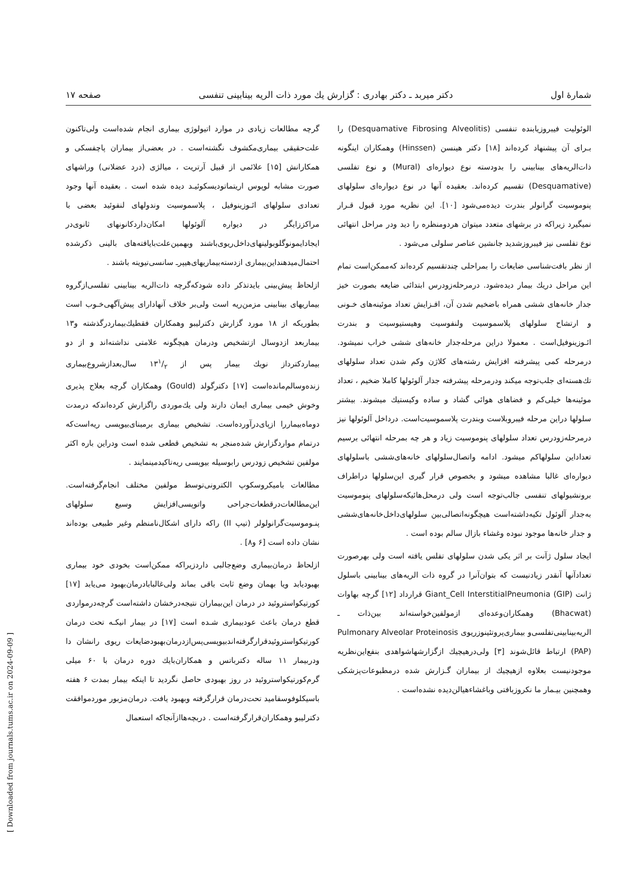شمارهٔ اول دکتر میربد ـ دکتر بهادری : گزارش یك مورد ذات الریه بینابینی تنفسی صفحه ۱۷
الوئولیت فیبروزیابنده تنفسی (Desquamative Fibrosing Alveolitis) را بـرای آن پیشنهاد کرده‌اند [۱۸] دکتر هینسن (Hinssen) وهمکاران اینگونه ذات‌الریه‌های بینابینی را بدودسته نوع دیواره‌ای (Mural) و نوع تفلسی (Desquamative) تقسیم کرده‌اند. بعقیده آنها در نوع دیواره‌ای سلولهای پنوموسیت گرانولر بندرت دیده‌می‌شود [۱۰]. این نظریه مورد قبول قـرار نمیگیرد زیراکه در برشهای متعدد میتوان هردومنظره را دید ودر مراحل انتهائی نوع تفلسی نیز فیبروزشدید جانشین عناصر سلولی می‌شود .
از نظر بافت‌شناسی ضایعات را بمراحلی چندتقسیم کرده‌اند که‌ممکن‌است تمام این مراحل دریك بیمار دیده‌شود. درمرحله‌زودرس ابتدائی ضایعه بصورت خیز جدار خانه‌های ششی همراه باضخیم شدن آن، افـزایش تعداد موئینه‌های خـونی و ارتشاح سلولهای پلاسموسیت ولنفوسیت وهیستیوسیت و بندرت ائـوزینوفیل‌است . معمولا دراین مرحله‌جدار خانه‌های ششی خراب نمیشود. درمرحله کمی پیشرفته افزایش رشته‌های کلاژن وکم شدن تعداد سلولهای تك‌هسته‌ای جلب‌توجه میکند ودرمرحله پیشرفته جدار آلوئولها کاملا ضخیم ، تعداد موئینه‌ها خیلی‌کم و فضاهای هوائی گشاد و ساده وکیستیك میشوند. بیشتر سلولها دراین مرحله فیبروبلاست وبندرت پلاسموسیت‌است. درداخل آلوئولها نیز درمرحله‌زودرس تعداد سلولهای پنوموسیت زیاد و هر چه بمرحله انتهائی برسیم تعداداین سلولهاکم میشود. ادامه واتصال‌سلولهای خانه‌های‌ششی باسلولهای دیواره‌ای غالبا مشاهده میشود و بخصوص قرار گیری این‌سلولها دراطراف برونشیولهای تنفسی جالب‌توجه است ولی درمحل‌هائیکه‌سلولهای پنوموسیت به‌جدار آلوئول تکیه‌داشته‌است هیچگونه‌اتصالی‌بین سلولهای‌داخل‌خانه‌های‌ششی و جدار خانه‌ها موجود نبوده وغشاء بازال سالم بوده است .
ایجاد سلول ژآنت بر اثر یکی شدن سلولهای تفلس یافته است ولی بهرصورت تعدادآنها آنقدر زیادنیست که بتوان‌آنرا در گروه ذات الریه‌های بینابینی باسلول ژانت Giant_Cell InterstitialPneumonia (GIP) قرارداد [۱۲] گرچه بهاوات (Bhacwat) وهمکاران‌وعده‌ای ازمولفین‌خواسته‌اند بین‌ذات ـ الریه‌بینابینی‌تفلسی‌و بیماری‌پروتئینوزریوی Pulmonary Alveolar Proteinosis (PAP) ارتباط قائل‌شوند [۳] ولی‌درهیچیك ازگزارشهاشواهدی بنفع‌این‌نظریه موجودنیست بعلاوه ازهیچیك از بیماران گـزارش شده درمطبوعات‌پزشکی وهمچنین بیـمار ما نکروزبافتی وباغشاءهیالن‌دیده نشده‌است .
گرچه مطالعات زیادی در موارد اتیولوژی بیماری انجام شده‌است ولی‌تاکنون علت‌حقیقی بیماری‌مکشوف نگشته‌است . در بعضی‌از بیماران پاچفسکی و همکارانش [۱۵] علائمی از قبیل آرتریت ، میالژی (درد عضلانی) وراشهای صورت مشابه لوپوس اریتماتودیسکوئیـد دیده شده است . بعقیده آنها وجود تعدادی سلولهای ائـوزینوفیل ، پلاسموسیت وندولهای لنفوئید بعضی با مراکززایگر در دیواره آلوئولها امکان‌داردکانونهای ثانوی‌در ایجادایمونوگلوبولینهای‌داخل‌ریوی‌باشند وبهمین‌علت‌بایافته‌های بالینی ذکرشده احتمال‌میدهنداین‌بیماری ازدسته‌بیماریهای‌هیپرـ سانسی‌تیویته باشند .
ازلحاظ پیش‌بینی بایدتذکر داده شودکه‌گرچه ذات‌الریه بینابینی تفلسی‌ازگروه بیماریهای بینابینی مزمن‌ریه است ولی‌بر خلاف آنهادارای پیش‌آگهی‌خـوب است بطوریکه از ۱۸ مورد گزارش دکترلیبو وهمکاران فقطیك‌بیماردرگذشته و۱۳ بیماربعد ازدوسال ازتشخیص ودرمان هیچگونه علامتی نداشته‌اند و از دو بیماردکترداز نویك بیمار پس از ۱۳۱/۲ سال‌بعدازشروع‌بیماری زنده‌وسالم‌مانده‌است [۱۷] دکترگولد (Gould) وهمکاران گرچه بعلاج پذیری وخوش خیمی بیماری ایمان دارند ولی یك‌موردی راگزارش کرده‌اندکه درمدت دوماه‌بیماررا ازپای‌درآورده‌است. تشخیص بیماری برمبنای‌بیوپسی ریه‌است‌که درتمام مواردگزارش شده‌منجر به تشخیص قطعی شده است ودراین باره اکثر مولفین تشخیص زودرس رابوسیله بیوپسی ریه‌تاکیدمینمایند .
مطالعات بامیکروسکوپ الکترونی‌توسط مولفین مختلف انجام‌گرفته‌است. این‌مطالعات‌درقطعات‌جراحی واتوپسی‌افزایش وسیع سلولهای پنـوموسیت‌گرانولولر (تیپ II) راکه دارای اشکال‌نامنظم وغیر طبیعی بوده‌اند نشان داده است [۶ و۸] .
ازلحاظ درمان‌بیماری وضع‌جالبی داردزیراکه ممکن‌است بخودی خود بیماری بهبودیابد ویا بهمان وضع ثابت باقی بماند ولی‌غالبا‌بادرمان‌بهبود می‌یابد [۱۷] کورتیکواستروئید در درمان این‌بیماران نتیجه‌درخشان داشته‌است گرچه‌درمواردی قطع درمان باعث عودبیماری شـده است [۱۷] در بیمار انیکـه تحت درمان کورتیکواستروئیدقرارگرفته‌اندبیوپسی‌پس‌ازدرمان‌بهبودضایعات ریوی رانشان دا ودربیمار ۱۱ ساله دکترباتس و همکاران‌بایك دوره درمان با ۶۰ میلی گرم‌کورتیکواستروئید در روز بهبودی حاصل نگردید تا اینکه بیمار بمدت ۶ هفته باسیکلوفوسفامید تحت‌درمان قرارگرفته وبهبود یافت. درمان‌مزبور موردموافقت دکترلیبو وهمکاران‌قرارگرفته‌است . دربچه‌هاازآنجاکه استعمال
[ Downloaded from journals.tums.ac.ir on 2024-09-09 ]